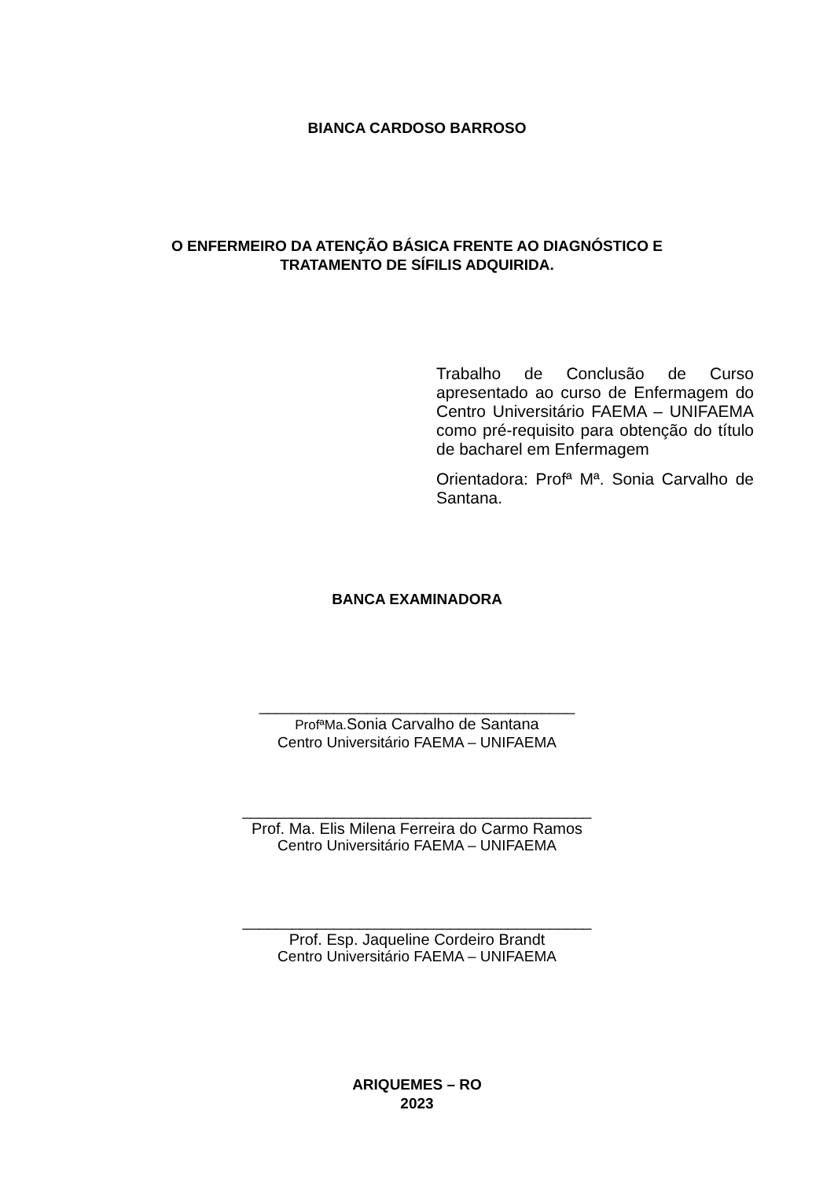BIANCA CARDOSO BARROSO
O ENFERMEIRO DA ATENÇÃO BÁSICA FRENTE AO DIAGNÓSTICO E
TRATAMENTO DE SÍFILIS ADQUIRIDA.
Trabalho de Conclusão de Curso apresentado ao curso de Enfermagem do Centro Universitário FAEMA – UNIFAEMA como pré-requisito para obtenção do título de bacharel em Enfermagem
Orientadora: Profª Mª. Sonia Carvalho de Santana.
BANCA EXAMINADORA
______________________________________
ProfªMa. Sonia Carvalho de Santana
Centro Universitário FAEMA – UNIFAEMA
__________________________________________
Prof. Ma. Elis Milena Ferreira do Carmo Ramos
Centro Universitário FAEMA – UNIFAEMA
__________________________________________
Prof. Esp. Jaqueline Cordeiro Brandt
Centro Universitário FAEMA – UNIFAEMA
ARIQUEMES – RO
2023